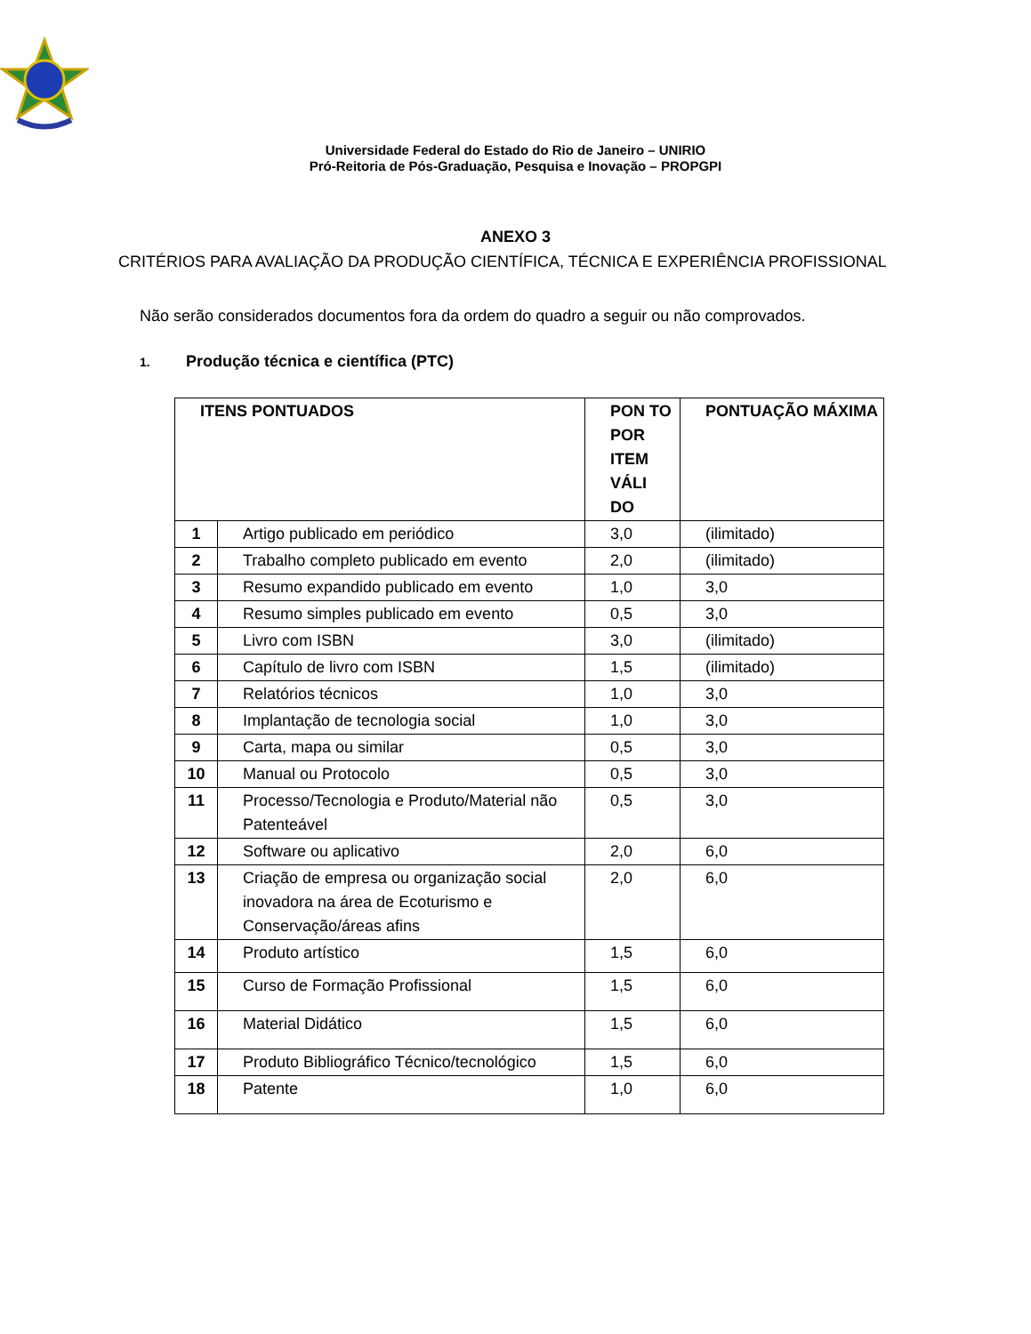Universidade Federal do Estado do Rio de Janeiro – UNIRIO
Pró-Reitoria de Pós-Graduação, Pesquisa e Inovação – PROPGPI
ANEXO 3
CRITÉRIOS PARA AVALIAÇÃO DA PRODUÇÃO CIENTÍFICA, TÉCNICA E EXPERIÊNCIA PROFISSIONAL
Não serão considerados documentos fora da ordem do quadro a seguir ou não comprovados.
1. Produção técnica e científica (PTC)
| ITENS PONTUADOS | | PON TO POR ITEM VÁLI DO | PONTUAÇÃO MÁXIMA |
| --- | --- | --- | --- |
| 1 | Artigo publicado em periódico | 3,0 | (ilimitado) |
| 2 | Trabalho completo publicado em evento | 2,0 | (ilimitado) |
| 3 | Resumo expandido publicado em evento | 1,0 | 3,0 |
| 4 | Resumo simples publicado em evento | 0,5 | 3,0 |
| 5 | Livro com ISBN | 3,0 | (ilimitado) |
| 6 | Capítulo de livro com ISBN | 1,5 | (ilimitado) |
| 7 | Relatórios técnicos | 1,0 | 3,0 |
| 8 | Implantação de tecnologia social | 1,0 | 3,0 |
| 9 | Carta, mapa ou similar | 0,5 | 3,0 |
| 10 | Manual ou Protocolo | 0,5 | 3,0 |
| 11 | Processo/Tecnologia e Produto/Material não Patenteável | 0,5 | 3,0 |
| 12 | Software ou aplicativo | 2,0 | 6,0 |
| 13 | Criação de empresa ou organização social inovadora na área de Ecoturismo e Conservação/áreas afins | 2,0 | 6,0 |
| 14 | Produto artístico | 1,5 | 6,0 |
| 15 | Curso de Formação Profissional | 1,5 | 6,0 |
| 16 | Material Didático | 1,5 | 6,0 |
| 17 | Produto Bibliográfico Técnico/tecnológico | 1,5 | 6,0 |
| 18 | Patente | 1,0 | 6,0 |